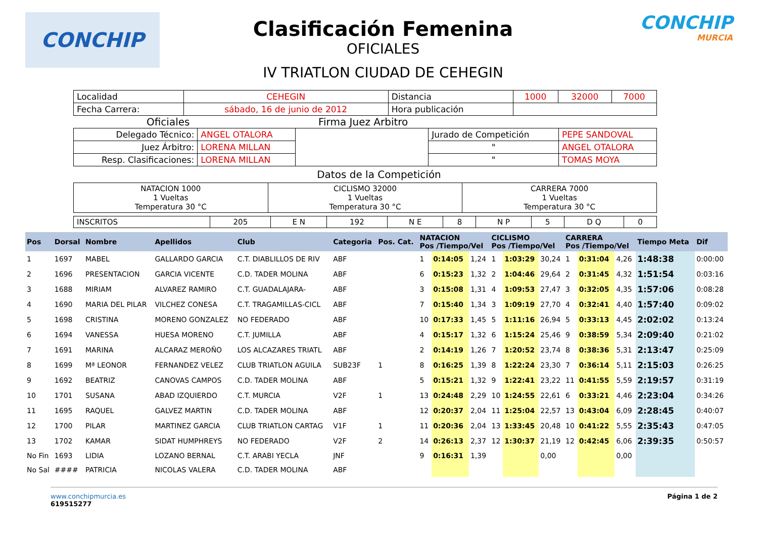CONCHIP
Clasificación Femenina
OFICIALES
IV TRIATLON CIUDAD DE CEHEGIN
CONCHIP
MURCIA
| Localidad | CEHEGIN | Distancia | 1000 | 32000 | 7000 |
| Fecha Carrera: | sábado, 16 de junio de 2012 | Hora publicación | | | |
Oficiales Firma Juez Arbitro
| Delegado Técnico: | ANGEL OTALORA | | Jurado de Competición | PEPE SANDOVAL |
| Juez Árbitro: | LORENA MILLAN | | " | ANGEL OTALORA |
| Resp. Clasificaciones: | LORENA MILLAN | | " | TOMAS MOYA |
Datos de la Competición
| NATACION 1000 1 Vueltas Temperatura 30 °C | CICLISMO 32000 1 Vueltas Temperatura 30 °C | CARRERA 7000 1 Vueltas Temperatura 30 °C |
| INSCRITOS | 205 | E N | 192 | N E | 8 | N P | 5 | D Q | 0 |
| Pos | Dorsal | Nombre | Apellidos | Club | Categoria | Pos. Cat. | NATACION Pos /Tiempo/Vel | | | CICLISMO Pos /Tiempo/Vel | | | CARRERA Pos /Tiempo/Vel | | | Tiempo Meta | Dif |
| --- | --- | --- | --- | --- | --- | --- | --- | --- | --- | --- | --- | --- | --- | --- | --- | --- | --- |
| 1 | 1697 | MABEL | GALLARDO GARCIA | C.T. DIABLILLOS DE RIV | ABF | | 1 | 0:14:05 | 1,24 | 1 | 1:03:29 | 30,24 | 1 | 0:31:04 | 4,26 | 1:48:38 | 0:00:00 |
| 2 | 1696 | PRESENTACION | GARCIA VICENTE | C.D. TADER MOLINA | ABF | | 6 | 0:15:23 | 1,32 | 2 | 1:04:46 | 29,64 | 2 | 0:31:45 | 4,32 | 1:51:54 | 0:03:16 |
| 3 | 1688 | MIRIAM | ALVAREZ RAMIRO | C.T. GUADALAJARA- | ABF | | 3 | 0:15:08 | 1,31 | 4 | 1:09:53 | 27,47 | 3 | 0:32:05 | 4,35 | 1:57:06 | 0:08:28 |
| 4 | 1690 | MARIA DEL PILAR | VILCHEZ CONESA | C.T. TRAGAMILLAS-CICL | ABF | | 7 | 0:15:40 | 1,34 | 3 | 1:09:19 | 27,70 | 4 | 0:32:41 | 4,40 | 1:57:40 | 0:09:02 |
| 5 | 1698 | CRISTINA | MORENO GONZALEZ | NO FEDERADO | ABF | | 10 | 0:17:33 | 1,45 | 5 | 1:11:16 | 26,94 | 5 | 0:33:13 | 4,45 | 2:02:02 | 0:13:24 |
| 6 | 1694 | VANESSA | HUESA MORENO | C.T. JUMILLA | ABF | | 4 | 0:15:17 | 1,32 | 6 | 1:15:24 | 25,46 | 9 | 0:38:59 | 5,34 | 2:09:40 | 0:21:02 |
| 7 | 1691 | MARINA | ALCARAZ MEROÑO | LOS ALCAZARES TRIATL | ABF | | 2 | 0:14:19 | 1,26 | 7 | 1:20:52 | 23,74 | 8 | 0:38:36 | 5,31 | 2:13:47 | 0:25:09 |
| 8 | 1699 | Mª LEONOR | FERNANDEZ VELEZ | CLUB TRIATLON AGUILA | SUB23F | 1 | 8 | 0:16:25 | 1,39 | 8 | 1:22:24 | 23,30 | 7 | 0:36:14 | 5,11 | 2:15:03 | 0:26:25 |
| 9 | 1692 | BEATRIZ | CANOVAS CAMPOS | C.D. TADER MOLINA | ABF | | 5 | 0:15:21 | 1,32 | 9 | 1:22:41 | 23,22 | 11 | 0:41:55 | 5,59 | 2:19:57 | 0:31:19 |
| 10 | 1701 | SUSANA | ABAD IZQUIERDO | C.T. MURCIA | V2F | 1 | 13 | 0:24:48 | 2,29 | 10 | 1:24:55 | 22,61 | 6 | 0:33:21 | 4,46 | 2:23:04 | 0:34:26 |
| 11 | 1695 | RAQUEL | GALVEZ MARTIN | C.D. TADER MOLINA | ABF | | 12 | 0:20:37 | 2,04 | 11 | 1:25:04 | 22,57 | 13 | 0:43:04 | 6,09 | 2:28:45 | 0:40:07 |
| 12 | 1700 | PILAR | MARTINEZ GARCIA | CLUB TRIATLON CARTAG | V1F | 1 | 11 | 0:20:36 | 2,04 | 13 | 1:33:45 | 20,48 | 10 | 0:41:22 | 5,55 | 2:35:43 | 0:47:05 |
| 13 | 1702 | KAMAR | SIDAT HUMPHREYS | NO FEDERADO | V2F | 2 | 14 | 0:26:13 | 2,37 | 12 | 1:30:37 | 21,19 | 12 | 0:42:45 | 6,06 | 2:39:35 | 0:50:57 |
| No Fin | 1693 | LIDIA | LOZANO BERNAL | C.T. ARABI YECLA | JNF | | 9 | 0:16:31 | 1,39 | | | 0,00 | | | 0,00 | | |
| No Sal | #### | PATRICIA | NICOLAS VALERA | C.D. TADER MOLINA | ABF | | | | | | | | | | | | |
www.conchipmurcia.es
619515277
Página 1 de 2